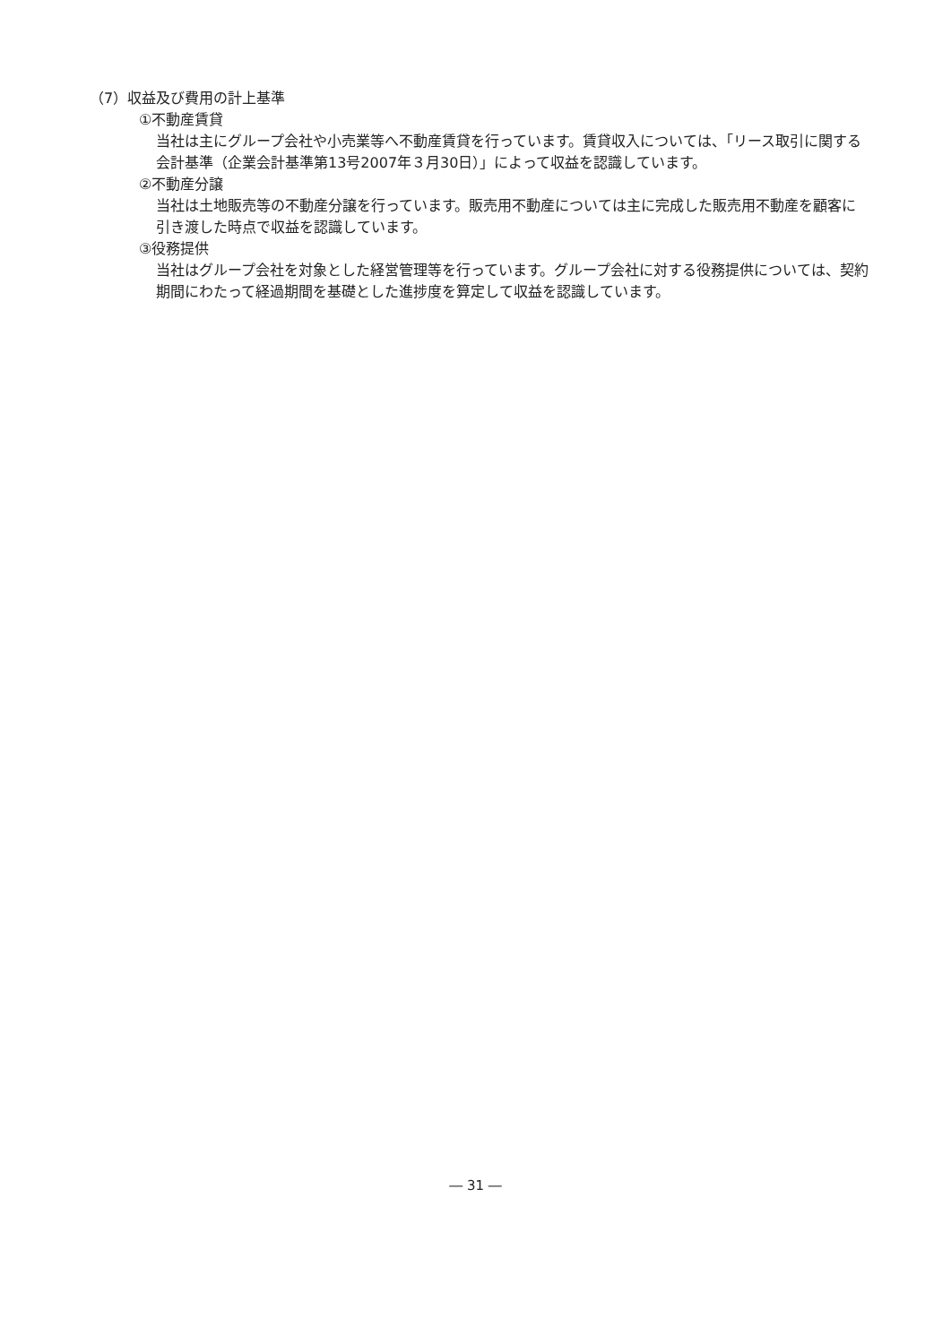（7）収益及び費用の計上基準
①不動産賃貸
当社は主にグループ会社や小売業等へ不動産賃貸を行っています。賃貸収入については、「リース取引に関する会計基準（企業会計基準第13号2007年３月30日）」によって収益を認識しています。
②不動産分譲
当社は土地販売等の不動産分譲を行っています。販売用不動産については主に完成した販売用不動産を顧客に引き渡した時点で収益を認識しています。
③役務提供
当社はグループ会社を対象とした経営管理等を行っています。グループ会社に対する役務提供については、契約期間にわたって経過期間を基礎とした進捗度を算定して収益を認識しています。
― 31 ―